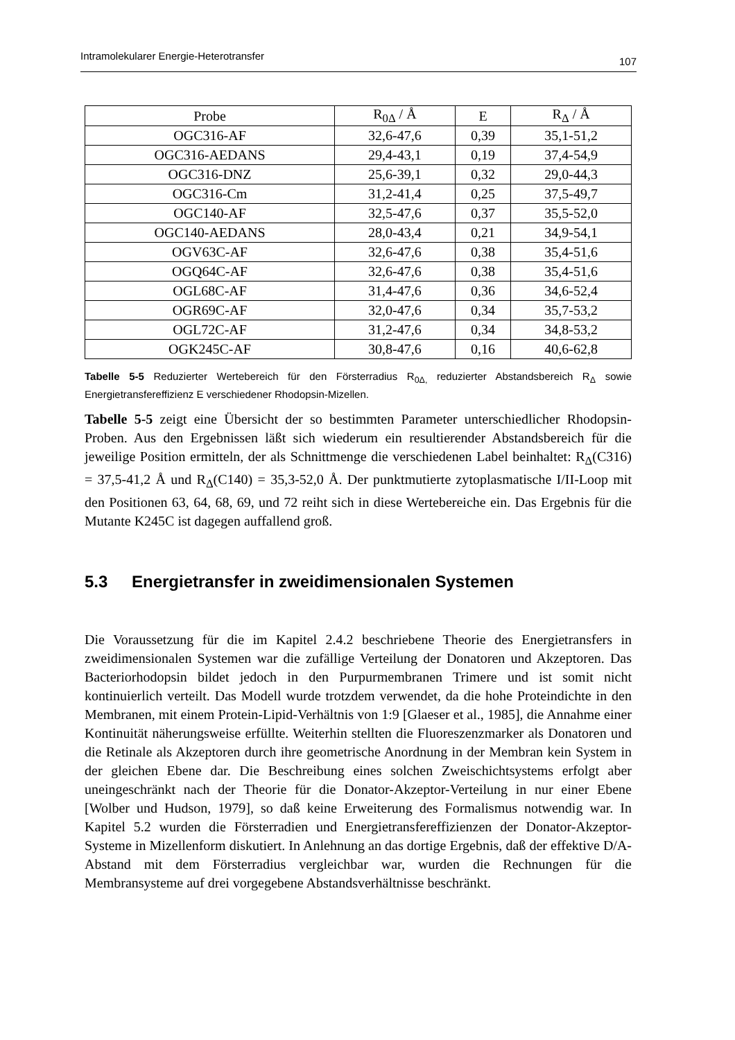Intramolekularer Energie-Heterotransfer 107
| Probe | R<sub>0Δ</sub> / Å | E | R<sub>Δ</sub> / Å |
| --- | --- | --- | --- |
| OGC316-AF | 32,6-47,6 | 0,39 | 35,1-51,2 |
| OGC316-AEDANS | 29,4-43,1 | 0,19 | 37,4-54,9 |
| OGC316-DNZ | 25,6-39,1 | 0,32 | 29,0-44,3 |
| OGC316-Cm | 31,2-41,4 | 0,25 | 37,5-49,7 |
| OGC140-AF | 32,5-47,6 | 0,37 | 35,5-52,0 |
| OGC140-AEDANS | 28,0-43,4 | 0,21 | 34,9-54,1 |
| OGV63C-AF | 32,6-47,6 | 0,38 | 35,4-51,6 |
| OGQ64C-AF | 32,6-47,6 | 0,38 | 35,4-51,6 |
| OGL68C-AF | 31,4-47,6 | 0,36 | 34,6-52,4 |
| OGR69C-AF | 32,0-47,6 | 0,34 | 35,7-53,2 |
| OGL72C-AF | 31,2-47,6 | 0,34 | 34,8-53,2 |
| OGK245C-AF | 30,8-47,6 | 0,16 | 40,6-62,8 |
Tabelle 5-5 Reduzierter Wertebereich für den Försterradius R<sub>0Δ,</sub> reduzierter Abstandsbereich R<sub>Δ</sub> sowie Energietransfereffizienz E verschiedener Rhodopsin-Mizellen.
Tabelle 5-5 zeigt eine Übersicht der so bestimmten Parameter unterschiedlicher Rhodopsin-Proben. Aus den Ergebnissen läßt sich wiederum ein resultierender Abstandsbereich für die jeweilige Position ermitteln, der als Schnittmenge die verschiedenen Label beinhaltet: R<sub>Δ</sub>(C316) = 37,5-41,2 Å und R<sub>Δ</sub>(C140) = 35,3-52,0 Å. Der punktmutierte zytoplasmatische I/II-Loop mit den Positionen 63, 64, 68, 69, und 72 reiht sich in diese Wertebereiche ein. Das Ergebnis für die Mutante K245C ist dagegen auffallend groß.
5.3 Energietransfer in zweidimensionalen Systemen
Die Voraussetzung für die im Kapitel 2.4.2 beschriebene Theorie des Energietransfers in zweidimensionalen Systemen war die zufällige Verteilung der Donatoren und Akzeptoren. Das Bacteriorhodopsin bildet jedoch in den Purpurmembranen Trimere und ist somit nicht kontinuierlich verteilt. Das Modell wurde trotzdem verwendet, da die hohe Proteindichte in den Membranen, mit einem Protein-Lipid-Verhältnis von 1:9 [Glaeser et al., 1985], die Annahme einer Kontinuität näherungsweise erfüllte. Weiterhin stellten die Fluoreszenzmarker als Donatoren und die Retinale als Akzeptoren durch ihre geometrische Anordnung in der Membran kein System in der gleichen Ebene dar. Die Beschreibung eines solchen Zweischichtsystems erfolgt aber uneingeschränkt nach der Theorie für die Donator-Akzeptor-Verteilung in nur einer Ebene [Wolber und Hudson, 1979], so daß keine Erweiterung des Formalismus notwendig war. In Kapitel 5.2 wurden die Försterradien und Energietransfereffizienzen der Donator-Akzeptor-Systeme in Mizellenform diskutiert. In Anlehnung an das dortige Ergebnis, daß der effektive D/A-Abstand mit dem Försterradius vergleichbar war, wurden die Rechnungen für die Membransysteme auf drei vorgegebene Abstandsverhältnisse beschränkt.